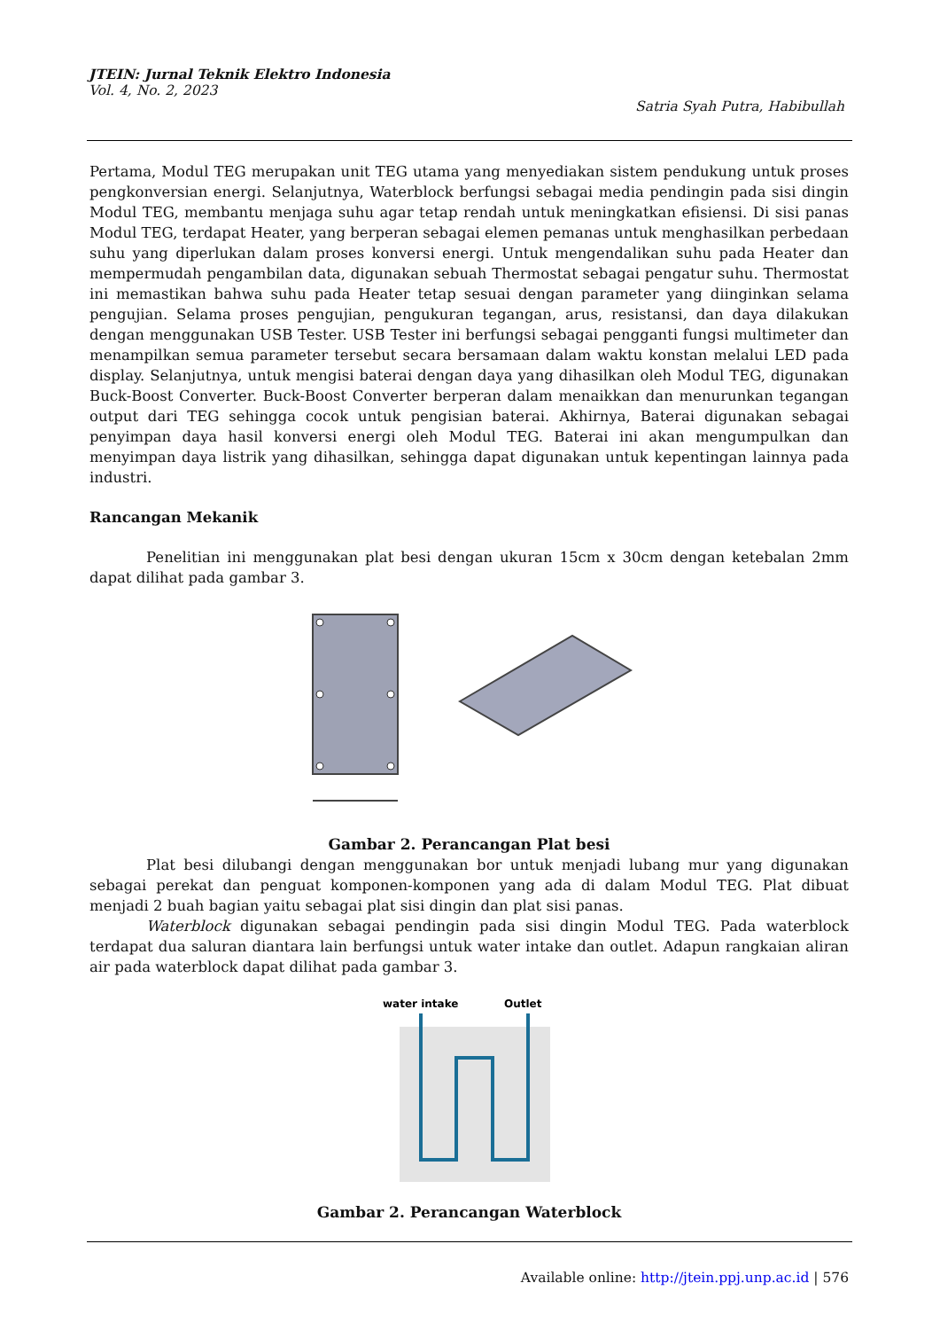JTEIN: Jurnal Teknik Elektro Indonesia
Vol. 4, No. 2, 2023
Satria Syah Putra, Habibullah
Pertama, Modul TEG merupakan unit TEG utama yang menyediakan sistem pendukung untuk proses pengkonversian energi. Selanjutnya, Waterblock berfungsi sebagai media pendingin pada sisi dingin Modul TEG, membantu menjaga suhu agar tetap rendah untuk meningkatkan efisiensi. Di sisi panas Modul TEG, terdapat Heater, yang berperan sebagai elemen pemanas untuk menghasilkan perbedaan suhu yang diperlukan dalam proses konversi energi. Untuk mengendalikan suhu pada Heater dan mempermudah pengambilan data, digunakan sebuah Thermostat sebagai pengatur suhu. Thermostat ini memastikan bahwa suhu pada Heater tetap sesuai dengan parameter yang diinginkan selama pengujian. Selama proses pengujian, pengukuran tegangan, arus, resistansi, dan daya dilakukan dengan menggunakan USB Tester. USB Tester ini berfungsi sebagai pengganti fungsi multimeter dan menampilkan semua parameter tersebut secara bersamaan dalam waktu konstan melalui LED pada display. Selanjutnya, untuk mengisi baterai dengan daya yang dihasilkan oleh Modul TEG, digunakan Buck-Boost Converter. Buck-Boost Converter berperan dalam menaikkan dan menurunkan tegangan output dari TEG sehingga cocok untuk pengisian baterai. Akhirnya, Baterai digunakan sebagai penyimpan daya hasil konversi energi oleh Modul TEG. Baterai ini akan mengumpulkan dan menyimpan daya listrik yang dihasilkan, sehingga dapat digunakan untuk kepentingan lainnya pada industri.
Rancangan Mekanik
Penelitian ini menggunakan plat besi dengan ukuran 15cm x 30cm dengan ketebalan 2mm dapat dilihat pada gambar 3.
Gambar 2. Perancangan Plat besi
Plat besi dilubangi dengan menggunakan bor untuk menjadi lubang mur yang digunakan sebagai perekat dan penguat komponen-komponen yang ada di dalam Modul TEG. Plat dibuat menjadi 2 buah bagian yaitu sebagai plat sisi dingin dan plat sisi panas.
Waterblock digunakan sebagai pendingin pada sisi dingin Modul TEG. Pada waterblock terdapat dua saluran diantara lain berfungsi untuk water intake dan outlet. Adapun rangkaian aliran air pada waterblock dapat dilihat pada gambar 3.
water intake
Outlet
Gambar 2. Perancangan Waterblock
Available online: http://jtein.ppj.unp.ac.id | 576